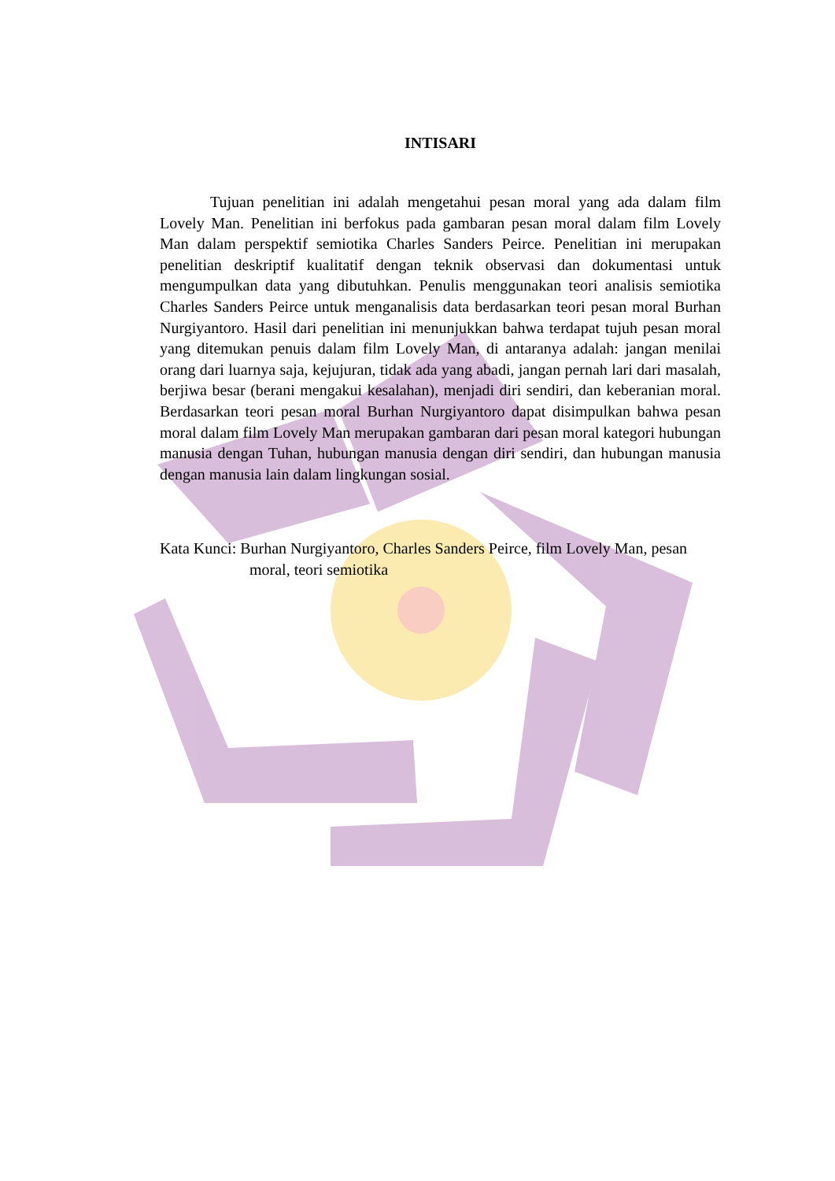INTISARI
Tujuan penelitian ini adalah mengetahui pesan moral yang ada dalam film Lovely Man. Penelitian ini berfokus pada gambaran pesan moral dalam film Lovely Man dalam perspektif semiotika Charles Sanders Peirce. Penelitian ini merupakan penelitian deskriptif kualitatif dengan teknik observasi dan dokumentasi untuk mengumpulkan data yang dibutuhkan. Penulis menggunakan teori analisis semiotika Charles Sanders Peirce untuk menganalisis data berdasarkan teori pesan moral Burhan Nurgiyantoro. Hasil dari penelitian ini menunjukkan bahwa terdapat tujuh pesan moral yang ditemukan penuis dalam film Lovely Man, di antaranya adalah: jangan menilai orang dari luarnya saja, kejujuran, tidak ada yang abadi, jangan pernah lari dari masalah, berjiwa besar (berani mengakui kesalahan), menjadi diri sendiri, dan keberanian moral. Berdasarkan teori pesan moral Burhan Nurgiyantoro dapat disimpulkan bahwa pesan moral dalam film Lovely Man merupakan gambaran dari pesan moral kategori hubungan manusia dengan Tuhan, hubungan manusia dengan diri sendiri, dan hubungan manusia dengan manusia lain dalam lingkungan sosial.
Kata Kunci: Burhan Nurgiyantoro, Charles Sanders Peirce, film Lovely Man, pesan moral, teori semiotika